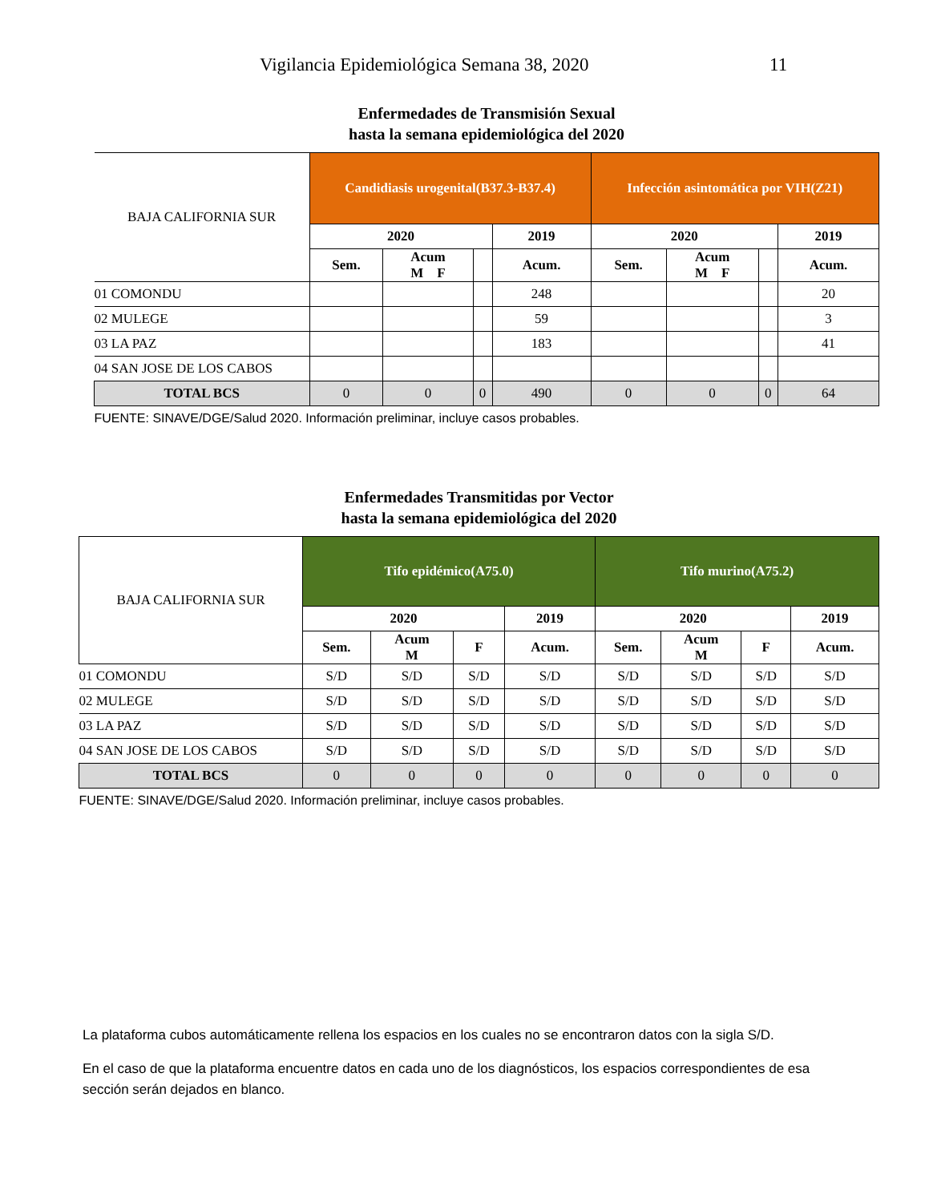Vigilancia Epidemiológica Semana 38, 2020 11
Enfermedades de Transmisión Sexual
hasta la semana epidemiológica del 2020
| BAJA CALIFORNIA SUR | Candidiasis urogenital(B37.3-B37.4) | | | | Infección asintomática por VIH(Z21) | | | |
| --- | --- | --- | --- | --- | --- | --- | --- | --- |
| | 2020 | | | 2019 | 2020 | | | 2019 |
| | Sem. | Acum M F | | Acum. | Sem. | Acum M F | | Acum. |
| 01 COMONDU | | | | 248 | | | | 20 |
| 02 MULEGE | | | | 59 | | | | 3 |
| 03 LA PAZ | | | | 183 | | | | 41 |
| 04 SAN JOSE DE LOS CABOS | | | | | | | | |
| TOTAL BCS | 0 | 0 | 0 | 490 | 0 | 0 | 0 | 64 |
| FUENTE: SINAVE/DGE/Salud 2020. Información preliminar, incluye casos probables. | | | | | | | | |
Enfermedades Transmitidas por Vector
hasta la semana epidemiológica del 2020
| BAJA CALIFORNIA SUR | Tifo epidémico(A75.0) | | | | Tifo murino(A75.2) | | | |
| --- | --- | --- | --- | --- | --- | --- | --- | --- |
| | 2020 | | | 2019 | 2020 | | | 2019 |
| | Sem. | Acum M | F | Acum. | Sem. | Acum M | F | Acum. |
| 01 COMONDU | S/D | S/D | S/D | S/D | S/D | S/D | S/D | S/D |
| 02 MULEGE | S/D | S/D | S/D | S/D | S/D | S/D | S/D | S/D |
| 03 LA PAZ | S/D | S/D | S/D | S/D | S/D | S/D | S/D | S/D |
| 04 SAN JOSE DE LOS CABOS | S/D | S/D | S/D | S/D | S/D | S/D | S/D | S/D |
| TOTAL BCS | 0 | 0 | 0 | 0 | 0 | 0 | 0 | 0 |
| FUENTE: SINAVE/DGE/Salud 2020. Información preliminar, incluye casos probables. | | | | | | | | |
La plataforma cubos automáticamente rellena los espacios en los cuales no se encontraron datos con la sigla S/D.
En el caso de que la plataforma encuentre datos en cada uno de los diagnósticos, los espacios correspondientes de esa sección serán dejados en blanco.